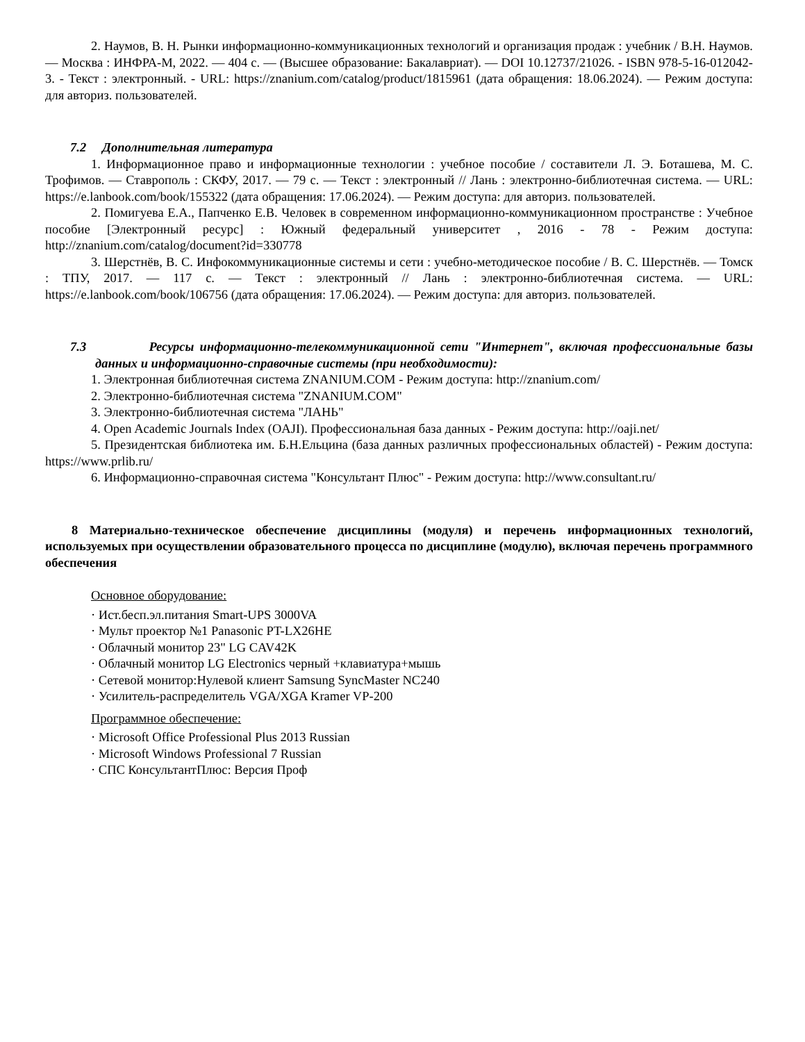2. Наумов, В. Н. Рынки информационно-коммуникационных технологий и организация продаж : учебник / В.Н. Наумов. — Москва : ИНФРА-М, 2022. — 404 с. — (Высшее образование: Бакалавриат). — DOI 10.12737/21026. - ISBN 978-5-16-012042-3. - Текст : электронный. - URL: https://znanium.com/catalog/product/1815961 (дата обращения: 18.06.2024). — Режим доступа: для авториз. пользователей.
7.2 Дополнительная литература
1. Информационное право и информационные технологии : учебное пособие / составители Л. Э. Боташева, М. С. Трофимов. — Ставрополь : СКФУ, 2017. — 79 с. — Текст : электронный // Лань : электронно-библиотечная система. — URL: https://e.lanbook.com/book/155322 (дата обращения: 17.06.2024). — Режим доступа: для авториз. пользователей.
2. Помигуева Е.А., Папченко Е.В. Человек в современном информационно-коммуникационном пространстве : Учебное пособие [Электронный ресурс] : Южный федеральный университет , 2016 - 78 - Режим доступа: http://znanium.com/catalog/document?id=330778
3. Шерстнёв, В. С. Инфокоммуникационные системы и сети : учебно-методическое пособие / В. С. Шерстнёв. — Томск : ТПУ, 2017. — 117 с. — Текст : электронный // Лань : электронно-библиотечная система. — URL: https://e.lanbook.com/book/106756 (дата обращения: 17.06.2024). — Режим доступа: для авториз. пользователей.
7.3 Ресурсы информационно-телекоммуникационной сети "Интернет", включая профессиональные базы данных и информационно-справочные системы (при необходимости):
1. Электронная библиотечная система ZNANIUM.COM - Режим доступа: http://znanium.com/
2. Электронно-библиотечная система "ZNANIUM.COM"
3. Электронно-библиотечная система "ЛАНЬ"
4. Open Academic Journals Index (OAJI). Профессиональная база данных - Режим доступа: http://oaji.net/
5. Президентская библиотека им. Б.Н.Ельцина (база данных различных профессиональных областей) - Режим доступа: https://www.prlib.ru/
6. Информационно-справочная система "Консультант Плюс" - Режим доступа: http://www.consultant.ru/
8 Материально-техническое обеспечение дисциплины (модуля) и перечень информационных технологий, используемых при осуществлении образовательного процесса по дисциплине (модулю), включая перечень программного обеспечения
Основное оборудование:
· Ист.бесп.эл.питания Smart-UPS 3000VA
· Мульт проектор №1 Panasonic PT-LX26HE
· Облачный монитор 23" LG CAV42K
· Облачный монитор LG Electronics черный +клавиатура+мышь
· Сетевой монитор:Нулевой клиент Samsung SyncMaster NC240
· Усилитель-распределитель VGA/XGA Kramer VP-200
Программное обеспечение:
· Microsoft Office Professional Plus 2013 Russian
· Microsoft Windows Professional 7 Russian
· СПС КонсультантПлюс: Версия Проф